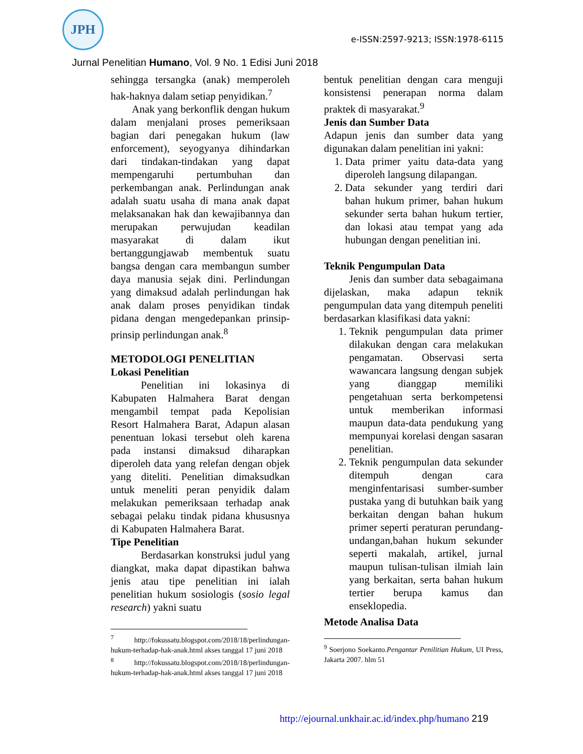JPH
e-ISSN:2597-9213; ISSN:1978-6115
Jurnal Penelitian Humano, Vol. 9 No. 1 Edisi Juni 2018
sehingga tersangka (anak) memperoleh hak-haknya dalam setiap penyidikan.<sup>7</sup>
Anak yang berkonflik dengan hukum dalam menjalani proses pemeriksaan bagian dari penegakan hukum (law enforcement), seyogyanya dihindarkan dari tindakan-tindakan yang dapat mempengaruhi pertumbuhan dan perkembangan anak. Perlindungan anak adalah suatu usaha di mana anak dapat melaksanakan hak dan kewajibannya dan merupakan perwujudan keadilan masyarakat di dalam ikut bertanggungjawab membentuk suatu bangsa dengan cara membangun sumber daya manusia sejak dini. Perlindungan yang dimaksud adalah perlindungan hak anak dalam proses penyidikan tindak pidana dengan mengedepankan prinsip-prinsip perlindungan anak.<sup>8</sup>
METODOLOGI PENELITIAN
Lokasi Penelitian
Penelitian ini lokasinya di Kabupaten Halmahera Barat dengan mengambil tempat pada Kepolisian Resort Halmahera Barat, Adapun alasan penentuan lokasi tersebut oleh karena pada instansi dimaksud diharapkan diperoleh data yang relefan dengan objek yang diteliti. Penelitian dimaksudkan untuk meneliti peran penyidik dalam melakukan pemeriksaan terhadap anak sebagai pelaku tindak pidana khususnya di Kabupaten Halmahera Barat.
Tipe Penelitian
Berdasarkan konstruksi judul yang diangkat, maka dapat dipastikan bahwa jenis atau tipe penelitian ini ialah penelitian hukum sosiologis (sosio legal research) yakni suatu
<sup>7</sup> http://fokussatu.blogspot.com/2018/18/perlindungan-hukum-terhadap-hak-anak.html akses tanggal 17 juni 2018
<sup>8</sup> http://fokussatu.blogspot.com/2018/18/perlindungan-hukum-terhadap-hak-anak.html akses tanggal 17 juni 2018
bentuk penelitian dengan cara menguji konsistensi penerapan norma dalam praktek di masyarakat.<sup>9</sup>
Jenis dan Sumber Data
Adapun jenis dan sumber data yang digunakan dalam penelitian ini yakni:
1. Data primer yaitu data-data yang diperoleh langsung dilapangan.
2. Data sekunder yang terdiri dari bahan hukum primer, bahan hukum sekunder serta bahan hukum tertier, dan lokasi atau tempat yang ada hubungan dengan penelitian ini.
Teknik Pengumpulan Data
Jenis dan sumber data sebagaimana dijelaskan, maka adapun teknik pengumpulan data yang ditempuh peneliti berdasarkan klasifikasi data yakni:
1. Teknik pengumpulan data primer dilakukan dengan cara melakukan pengamatan. Observasi serta wawancara langsung dengan subjek yang dianggap memiliki pengetahuan serta berkompetensi untuk memberikan informasi maupun data-data pendukung yang mempunyai korelasi dengan sasaran penelitian.
2. Teknik pengumpulan data sekunder ditempuh dengan cara menginfentarisasi sumber-sumber pustaka yang di butuhkan baik yang berkaitan dengan bahan hukum primer seperti peraturan perundang-undangan,bahan hukum sekunder seperti makalah, artikel, jurnal maupun tulisan-tulisan ilmiah lain yang berkaitan, serta bahan hukum tertier berupa kamus dan enseklopedia.
Metode Analisa Data
<sup>9</sup> Soerjono Soekanto.Pengantar Penilitian Hukum, UI Press, Jakarta 2007. hlm 51
http://ejournal.unkhair.ac.id/index.php/humano 219